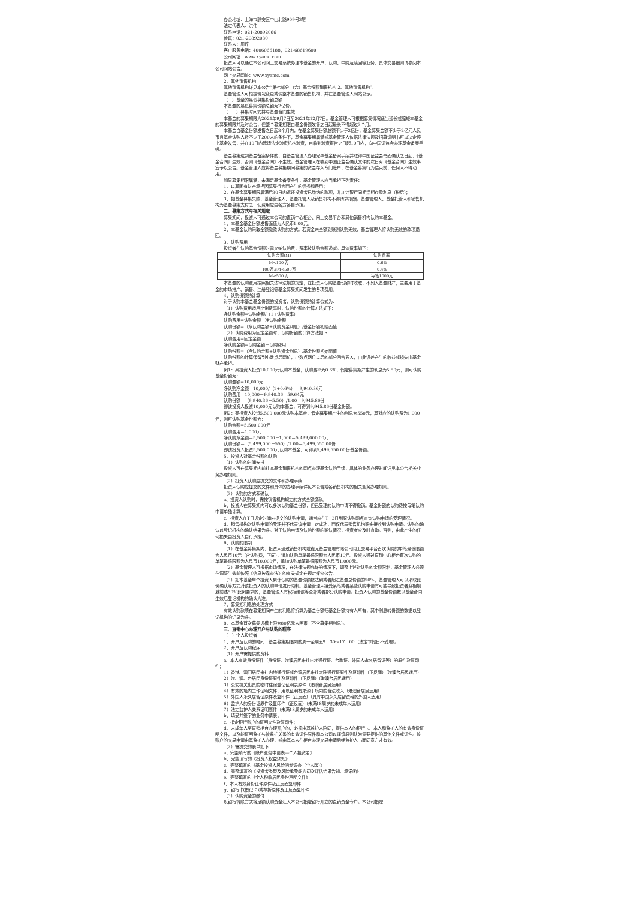办公地址：上海市静安区中山北路909号3层
法定代表人：洪伟
联系电话：021-20892066
传真：021-20892080
联系人：周芹
客户服务电话：4006066188，021-68619600
公司网址：www.xyamc.com
投资人可以通过本公司网上交易系统办理本基金的开户、认购、申购及赎回等业务，具体交易细则请参阅本公司网站公告。
网上交易网址：www.xyamc.com
2、其他销售机构
其他销售机构详见本公告“第七部分 （六）基金份额销售机构 2、其他销售机构”。
基金管理人可根据情况变更或调整本基金的销售机构，并在基金管理人网站公示。
（十）基金的最低募集份额总额
本基金的最低募集份额总额为2亿份。
（十一）募集时间安排与基金合同生效
本基金的募集期限为2021年9月7日至2021年12月7日。基金管理人可根据募集情况适当延长或缩短本基金的募集期限并及时公告，但整个募集期限自基金份额发售之日起最长不得超过3个月。
本基金自基金份额发售之日起3个月内，在基金募集份额总额不少于2亿份，基金募集金额不少于2亿元人民币且基金认购人数不少于200人的条件下，基金募集期届满或基金管理人依据法律法规及招募说明书可以决定停止基金发售，并在10日内聘请法定验资机构验资，自收到验资报告之日起10日内，向中国证监会办理基金备案手续。
基金募集达到基金备案条件的，自基金管理人办理完毕基金备案手续并取得中国证监会书面确认之日起，《基金合同》生效；否则《基金合同》不生效。基金管理人在收到中国证监会确认文件的次日对《基金合同》生效事宜予以公告。基金管理人应将基金募集期间募集的资金存入专门账户，在基金募集行为结束前，任何人不得动用。
如果募集期限届满，未满足基金备案条件，基金管理人应当承担下列责任：
1、以其固有财产承担因募集行为而产生的债务和费用；
2、在基金募集期限届满后30日内返还投资者已缴纳的款项，并加计银行同期活期存款利息（税后）；
3、如基金募集失败，基金管理人、基金托管人及销售机构不得请求报酬。基金管理人、基金托管人和销售机构为基金募集支付之一切费用应由各方各自承担。
二、募集方式与相关规定
募集期间，投资人可通过本公司的直销中心柜台、网上交易平台和其他销售机构认购本基金。
1、本基金基金份额发售面值为人民币1.00元。
2、本基金认购采取全额缴款认购的方式。若资金未全额到账则认购无效，基金管理人将认购无效的款项退回。
3、认购费用
投资者在认购基金份额时需交纳认购费，费率按认购金额递减。具体费率如下：
| 认购金额(M) | 认购费率 |
| M<100 万 | 0.6% |
| 100万≤M<500万 | 0.4% |
| M≥500 万 | 每笔1000元 |
本基金的认购费用按照相关法律法规的规定，在投资人认购基金份额时收取，不列入基金财产，主要用于基金的市场推广、销售、注册登记等基金募集期间发生的各项费用。
4、认购份额的计算
对于认购本基金基金份额的投资者，认购份额的计算公式为：
（1）认购费用适用比例费率时，认购份额的计算方法如下：
净认购金额=认购金额/（1+认购费率）
认购费用=认购金额－净认购金额
认购份额=（净认购金额+认购资金利息）/基金份额初始面值
（2）认购费用为固定金额时，认购份额的计算方法如下：
认购费用=固定金额
净认购金额=认购金额－认购费用
认购份额=（净认购金额+认购资金利息）/基金份额初始面值
认购份额的计算保留到小数点后两位，小数点两位以后的部分四舍五入，由此误差产生的收益或损失由基金财产承担。
例1：某投资人投资10,000元认购本基金，认购费率为0.6%，假定募集期产生的利息为5.50元，则可认购基金份额为：
认购金额=10,000元
净认购净金额＝10,000/（1+0.6%）＝9,940.36元
认购费用＝10,000－9,940.36＝59.64元
认购份额＝（9,940.36＋5.50）/1.00＝9,945.86份
即该投资人投资10,000元认购本基金，可得到9,945.86份基金份额。
例2：某投资人投资5,500,000元认购本基金，假定募集期产生的利息为550元，其对应的认购费为1,000元，则可认购基金份额为：
认购金额=5,500,000元
认购费用＝1,000元
净认购净金额＝5,500,000－1,000＝5,499,000.00元
认购份额＝（5,499,000＋550）/1.00＝5,499,550.00份
即该投资人投资5,500,000元认购本基金，可得到5,499,550.00份基金份额。
5、投资人对基金份额的认购
（1）认购的时间安排
投资人可在募集期内前往本基金销售机构的网点办理基金认购手续，具体的业务办理时间详见本公告相关业务办理规则。
（2）投资人认购应提交的文件和办理手续
投资人认购应提交的文件和具体的办理手续详见本公告或各销售机构的相关业务办理规则。
（3）认购的方式和确认
a、投资人认购时，需按销售机构规定的方式全额缴款。
b、投资人在募集期内可以多次认购基金份额，但已受理的认购申请不得撤销。基金份额的认购费按每笔认购申请单独计算。
c、投资人在T日规定时间内提交的认购申请，通常应在T+2日到原认购网点查询认购申请的受理情况。
d、销售机构对认购申请的受理并不代表该申请一定成功，而仅代表销售机构确实接收到认购申请。认购的确认以登记机构的确认结果为准。对于认购申请及认购份额的确认情况，投资者应及时查询。否则，由此产生的任何损失由投资人自行承担。
6、认购的限制
（1）在基金募集期内，投资人通过销售机构或鑫元基金管理有限公司网上交易平台首次认购的单笔最低限额为人民币10元（含认购费，下同），追加认购单笔最低限额为人民币10元。投资人通过直销中心柜台首次认购的单笔最低限额为人民币10,000元，追加认购单笔最低限额为人民币1,000元。
（2）基金管理人可根据市场情况，在法律法规允许的情况下，调整上述对认购的金额限制，基金管理人必须在调整生效前依照《信息披露办法》的有关规定在规定媒介公告。
（3）如本基金单个投资人累计认购的基金份额数达到或者超过基金总份额的50%，基金管理人可以采取比例确认等方式对该投资人的认购申请进行限制。基金管理人接受某笔或者某些认购申请有可能导致投资者变相规避前述50%比例要求的，基金管理人有权拒绝该等全部或者部分认购申请。投资人认购的基金份额数以基金合同生效后登记机构的确认为准。
7、募集期利息的处理方式
有效认购款项在募集期间产生的利息将折算为基金份额归基金份额持有人所有，其中利息转份额的数据以登记机构的记录为准。
8、本基金首次募集规模上限为80亿元人民币（不含募集期利息）。
三、直销中心办理开户与认购的程序
（一）个人投资者
1、开户及认购的时间：基金募集期限内的周一至周五9：30～17：00（法定节假日不受理）。
2、开户及认购程序：
（1）开户需提供的资料：
a、本人有效身份证件（身份证、港澳居民来往内地通行证、台胞证、外国人永久居留证等）的原件及复印件；
1）香港、澳门居民来往内地通行证或台湾居民来往大陆通行证原件及复印件（正反面）（港澳台居民适用）
2）港、澳、台居民身份证原件及复印件（正反面）（港澳台居民适用）
3）公安机关出具的临时住宿登记证明表原件（港澳台居民适用）
4）有效的境内工作证明文件，用以证明有来源于境内的合法收入（港澳台居民适用）
5）外国人永久居留证原件及复印件（正反面）（具有中国永久居留资格的外国人适用）
6）监护人的身份证原件及复印件（正反面）（未满18周岁的未成年人适用）
7）法定监护人关系证明原件（未满18周岁的未成年人适用）
b、填妥并签字的业务申请表；
c、指定银行账户的证明文件及复印件；
d、未成年人至直销柜台办理开户的，必须由其监护人陪同，提供本人的银行卡、本人和监护人的有效身份证明文件，以及能证明监护与被监护关系的有效证件原件和本公司以谨慎原则认为需要提供的其他文件或证件。该账户的交易申请由其监护人办理，或由其本人在柜台办理交易申请后经监护人书面同意方才有效。
（2）需提交的表单如下：
a、完整填写的《账户业务申请表—个人投资者》
b、完整填写的《投资人权益须知》
c、完整填写的《基金投资人风险问卷调查（个人版）》
d、完整填写的《投资者类型及风险承受能力初次评估结果告知、承诺函》
e、完整填写的《个人税收居民身份声明文件》
f、本人有效身份证件原件及正反面复印件
g、银行卡(借记卡)或存折原件及正反面复印件
（3）认购资金的缴付
以银行转账方式将足额认购资金汇入本公司指定银行开立的直销资金专户。本公司指定